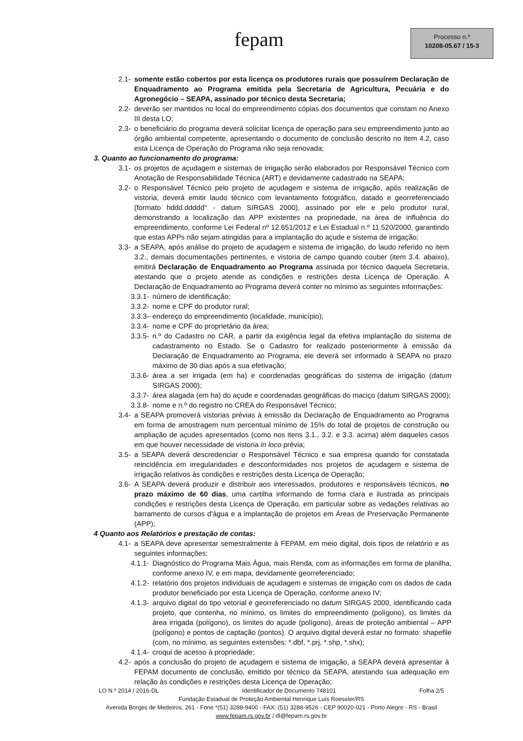fepam
Processo n.º
10208-05.67 / 15-3
2.1- somente estão cobertos por esta licença os produtores rurais que possuírem Declaração de Enquadramento ao Programa emitida pela Secretaria de Agricultura, Pecuária e do Agronegócio – SEAPA, assinado por técnico desta Secretaria;
2.2- deverão ser mantidos no local do empreendimento cópias dos documentos que constam no Anexo III desta LO;
2.3- o beneficiário do programa deverá solicitar licença de operação para seu empreendimento junto ao órgão ambiental competente, apresentando o documento de conclusão descrito no item 4.2, caso esta Licença de Operação do Programa não seja renovada;
3. Quanto ao funcionamento do programa:
3.1- os projetos de açudagem e sistemas de irrigação serão elaborados por Responsável Técnico com Anotação de Responsabilidade Técnica (ART) e devidamente cadastrado na SEAPA;
3.2- o Responsável Técnico pelo projeto de açudagem e sistema de irrigação, após realização de vistoria, deverá emitir laudo técnico com levantamento fotográfico, datado e georreferenciado (formato hddd.ddddd° - datum SIRGAS 2000), assinado por ele e pelo produtor rural, demonstrando a localização das APP existentes na propriedade, na área de influência do empreendimento, conforme Lei Federal nº 12.651/2012 e Lei Estadual n.º 11.520/2000, garantindo que estas APPs não sejam atingidas para a implantação do açude e sistema de irrigação;
3.3- a SEAPA, após análise do projeto de açudagem e sistema de irrigação, do laudo referido no item 3.2., demais documentações pertinentes, e vistoria de campo quando couber (item 3.4. abaixo), emitirá Declaração de Enquadramento ao Programa assinada por técnico daquela Secretaria, atestando que o projeto atende as condições e restrições desta Licença de Operação. A Declaração de Enquadramento ao Programa deverá conter no mínimo as seguintes informações:
3.3.1- número de identificação;
3.3.2- nome e CPF do produtor rural;
3.3.3– endereço do empreendimento (localidade, município);
3.3.4- nome e CPF do proprietário da área;
3.3.5- n.º do Cadastro no CAR, a partir da exigência legal da efetiva implantação do sistema de cadastramento no Estado. Se o Cadastro for realizado posteriormente à emissão da Declaração de Enquadramento ao Programa, ele deverá ser informado à SEAPA no prazo máximo de 30 dias após a sua efetivação;
3.3.6- área a ser irrigada (em ha) e coordenadas geográficas do sistema de irrigação (datum SIRGAS 2000);
3.3.7- área alagada (em ha) do açude e coordenadas geográficas do maciço (datum SIRGAS 2000);
3.3.8- nome e n.º do registro no CREA do Responsável Técnico;
3.4- a SEAPA promoverá vistorias prévias à emissão da Declaração de Enquadramento ao Programa em forma de amostragem num percentual mínimo de 15% do total de projetos de construção ou ampliação de açudes apresentados (como nos itens 3.1., 3.2. e 3.3. acima) além daqueles casos em que houver necessidade de vistoria in loco prévia;
3.5- a SEAPA deverá descredenciar o Responsável Técnico e sua empresa quando for constatada reincidência em irregularidades e desconformidades nos projetos de açudagem e sistema de irrigação relativos às condições e restrições desta Licença de Operação;
3.6- A SEAPA deverá produzir e distribuir aos interessados, produtores e responsáveis técnicos, no prazo máximo de 60 dias, uma cartilha informando de forma clara e ilustrada as principais condições e restrições desta Licença de Operação, em particular sobre as vedações relativas ao barramento de cursos d'água e a implantação de projetos em Áreas de Preservação Permanente (APP);
4 Quanto aos Relatórios e prestação de contas:
4.1- a SEAPA deve apresentar semestralmente à FEPAM, em meio digital, dois tipos de relatório e as seguintes informações:
4.1.1- Diagnóstico do Programa Mais Água, mais Renda, com as informações em forma de planilha, conforme anexo IV, e em mapa, devidamente georreferenciado;
4.1.2- relatório dos projetos individuais de açudagem e sistemas de irrigação com os dados de cada produtor beneficiado por esta Licença de Operação, conforme anexo IV;
4.1.3- arquivo digital do tipo vetorial e georreferenciado no datum SIRGAS 2000, identificando cada projeto, que contenha, no mínimo, os limites do empreendimento (polígono), os limites da área irrigada (polígono), os limites do açude (polígono), áreas de proteção ambiental – APP (polígono) e pontos de captação (pontos). O arquivo digital deverá estar no formato: shapefile (com, no mínimo, as seguintes extensões: *.dbf, *.prj, *.shp, *.shx);
4.1.4- croqui de acesso à propriedade;
4.2- após a conclusão do projeto de açudagem e sistema de irrigação, a SEAPA deverá apresentar à FEPAM documento de conclusão, emitido por técnico da SEAPA, atestando sua adequação em relação às condições e restrições desta Licença de Operação;
LO N.º 2014 / 2016-DL Identificador de Documento 748101 Folha 2/5
Fundação Estadual de Proteção Ambiental Henrique Luís Roessler/RS
Avenida Borges de Medeiros, 261 - Fone *(51) 3288-9400 - FAX: (51) 3288-9526 - CEP 90020-021 - Porto Alegre - RS - Brasil
www.fepam.rs.gov.br / dl@fepam.rs.gov.br